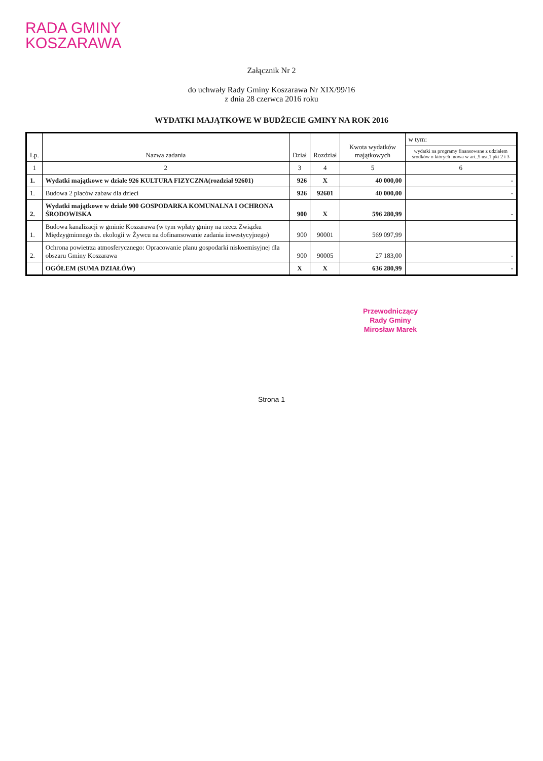RADA GMINY
KOSZARAWA
Załącznik Nr 2
do uchwały Rady Gminy Koszarawa Nr XIX/99/16
z dnia 28 czerwca 2016 roku
WYDATKI MAJĄTKOWE W BUDŻECIE GMINY NA ROK 2016
| Lp. | Nazwa zadania | Dział | Rozdział | Kwota wydatków majątkowych | w tym: |
| --- | --- | --- | --- | --- | --- |
| | | | | | wydatki na programy finansowane z udziałem środków o których mowa w art..5 ust.1 pkt 2 i 3 |
| 1 | 2 | 3 | 4 | 5 | 6 |
| 1. | Wydatki majątkowe w dziale 926 KULTURA FIZYCZNA(rozdział 92601) | 926 | X | 40 000,00 | - |
| 1. | Budowa 2 placów zabaw dla dzieci | 926 | 92601 | 40 000,00 | - |
| 2. | Wydatki majątkowe w dziale 900 GOSPODARKA KOMUNALNA I OCHRONA ŚRODOWISKA | 900 | X | 596 280,99 | - |
| 1. | Budowa kanalizacji w gminie Koszarawa (w tym wpłaty gminy na rzecz Związku Międzygminnego ds. ekologii w Żywcu na dofinansowanie zadania inwestycyjnego) | 900 | 90001 | 569 097,99 | |
| 2. | Ochrona powietrza atmosferycznego: Opracowanie planu gospodarki niskoemisyjnej dla obszaru Gminy Koszarawa | 900 | 90005 | 27 183,00 | - |
| | OGÓŁEM (SUMA DZIAŁÓW) | X | X | 636 280,99 | - |
Przewodniczący
Rady Gminy
Mirosław Marek
Strona 1